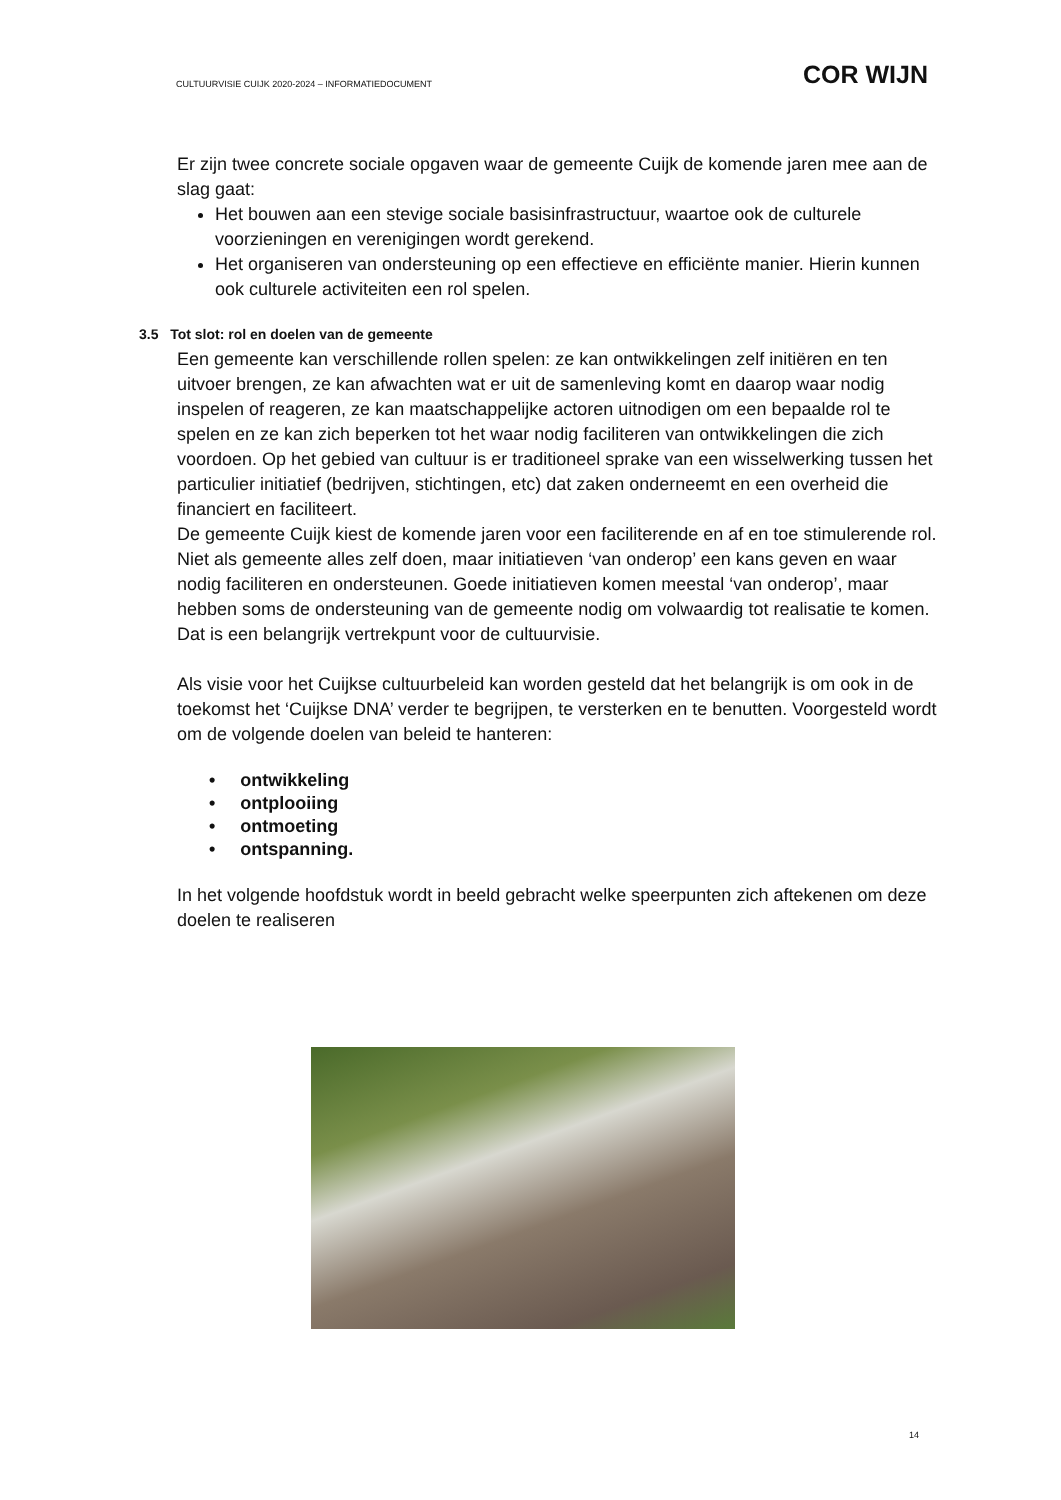CULTUURVISIE CUIJK 2020-2024 – INFORMATIEDOCUMENT COR WIJN
Er zijn twee concrete sociale opgaven waar de gemeente Cuijk de komende jaren mee aan de slag gaat:
Het bouwen aan een stevige sociale basisinfrastructuur, waartoe ook de culturele voorzieningen en verenigingen wordt gerekend.
Het organiseren van ondersteuning op een effectieve en efficiënte manier. Hierin kunnen ook culturele activiteiten een rol spelen.
3.5 Tot slot: rol en doelen van de gemeente
Een gemeente kan verschillende rollen spelen: ze kan ontwikkelingen zelf initiëren en ten uitvoer brengen, ze kan afwachten wat er uit de samenleving komt en daarop waar nodig inspelen of reageren, ze kan maatschappelijke actoren uitnodigen om een bepaalde rol te spelen en ze kan zich beperken tot het waar nodig faciliteren van ontwikkelingen die zich voordoen. Op het gebied van cultuur is er traditioneel sprake van een wisselwerking tussen het particulier initiatief (bedrijven, stichtingen, etc) dat zaken onderneemt en een overheid die financiert en faciliteert.
De gemeente Cuijk kiest de komende jaren voor een faciliterende en af en toe stimulerende rol. Niet als gemeente alles zelf doen, maar initiatieven ‘van onderop’ een kans geven en waar nodig faciliteren en ondersteunen. Goede initiatieven komen meestal ‘van onderop’, maar hebben soms de ondersteuning van de gemeente nodig om volwaardig tot realisatie te komen. Dat is een belangrijk vertrekpunt voor de cultuurvisie.
Als visie voor het Cuijkse cultuurbeleid kan worden gesteld dat het belangrijk is om ook in de toekomst het ‘Cuijkse DNA’ verder te begrijpen, te versterken en te benutten. Voorgesteld wordt om de volgende doelen van beleid te hanteren:
• ontwikkeling
• ontplooiing
• ontmoeting
• ontspanning.
In het volgende hoofdstuk wordt in beeld gebracht welke speerpunten zich aftekenen om deze doelen te realiseren
14